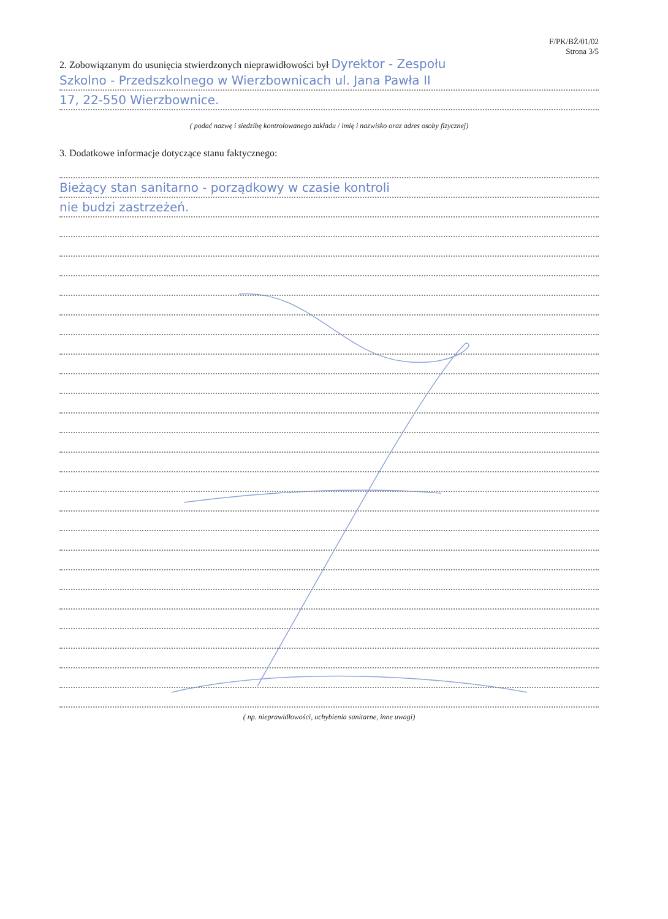F/PK/BŻ/01/02
Strona 3/5
2. Zobowiązanym do usunięcia stwierdzonych nieprawidłowości był Dyrektor - Zespołu
Szkolno - Przedszkolnego w Wierzbownicach ul. Jana Pawła II
17, 22-550 Wierzbownice.
( podać nazwę i siedzibę kontrolowanego zakładu / imię i nazwisko oraz adres osoby fizycznej)
3. Dodatkowe informacje dotyczące stanu faktycznego:
Bieżący stan sanitarno - porządkowy w czasie kontroli
nie budzi zastrzeżeń.
( np. nieprawidłowości, uchybienia sanitarne, inne uwagi)